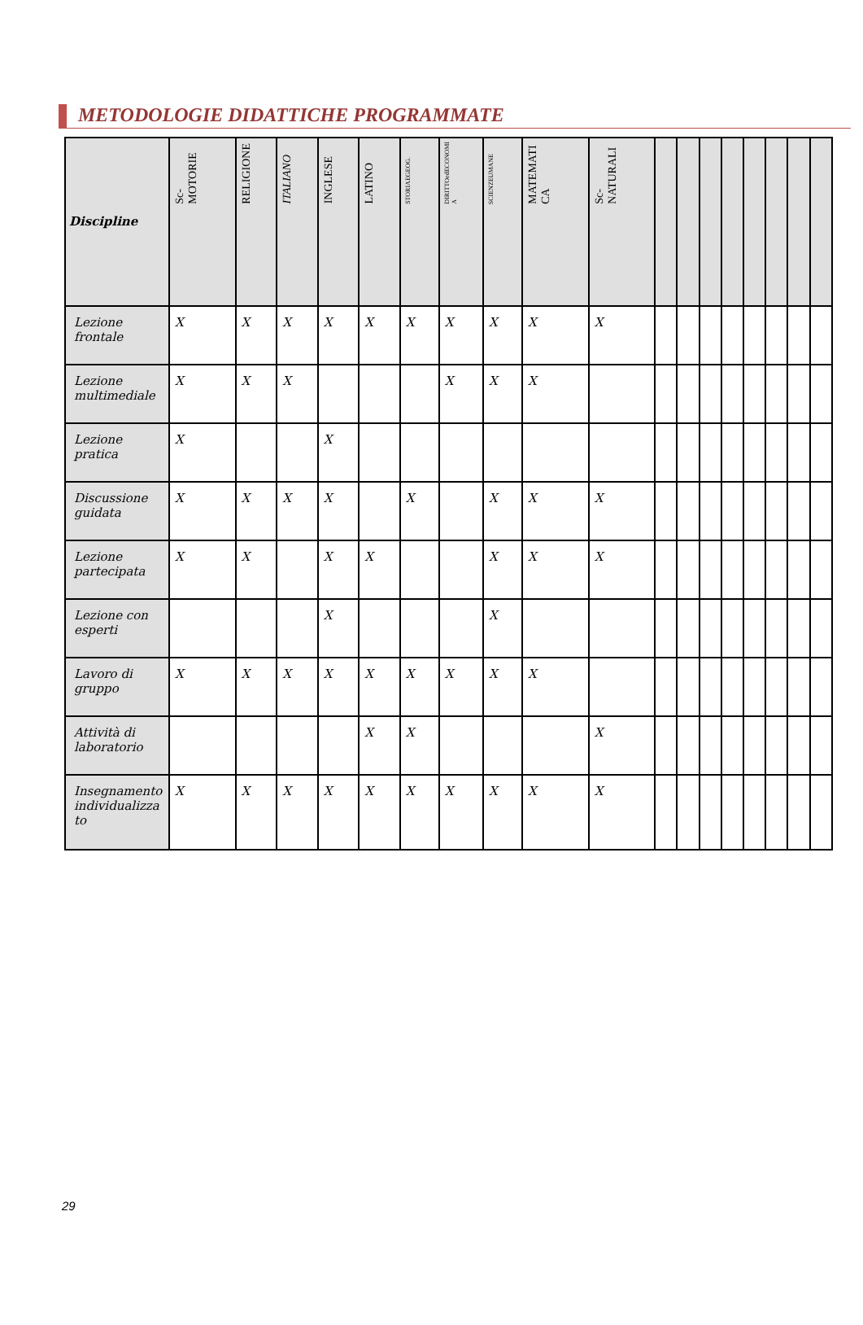METODOLOGIE DIDATTICHE PROGRAMMATE
| Discipline | Sc-MOTORIE | RELIGIONE | ITALIANO | INGLESE | LATINO | STORIAEGEOG. | DIRITTOedECONOMI A | SCIENZEUMANE | MATEMATI CA | Sc-NATURALI | | | | | | | | |
| --- | --- | --- | --- | --- | --- | --- | --- | --- | --- | --- | --- | --- | --- | --- | --- | --- | --- | --- |
| Lezione frontale | X | X | X | X | X | X | X | X | X | X | | | | | | | | |
| Lezione multimediale | X | X | X | | | | X | X | X | | | | | | | | | |
| Lezione pratica | X | | | X | | | | | | | | | | | | | | |
| Discussione guidata | X | X | X | X | | X | | X | X | X | | | | | | | | |
| Lezione partecipata | X | X | | X | X | | | X | X | X | | | | | | | | |
| Lezione con esperti | | | | X | | | | X | | | | | | | | | | |
| Lavoro di gruppo | X | X | X | X | X | X | X | X | X | | | | | | | | | |
| Attività di laboratorio | | | | | X | X | | | | X | | | | | | | | |
| Insegnamento individualizza to | X | X | X | X | X | X | X | X | X | X | | | | | | | | |
29